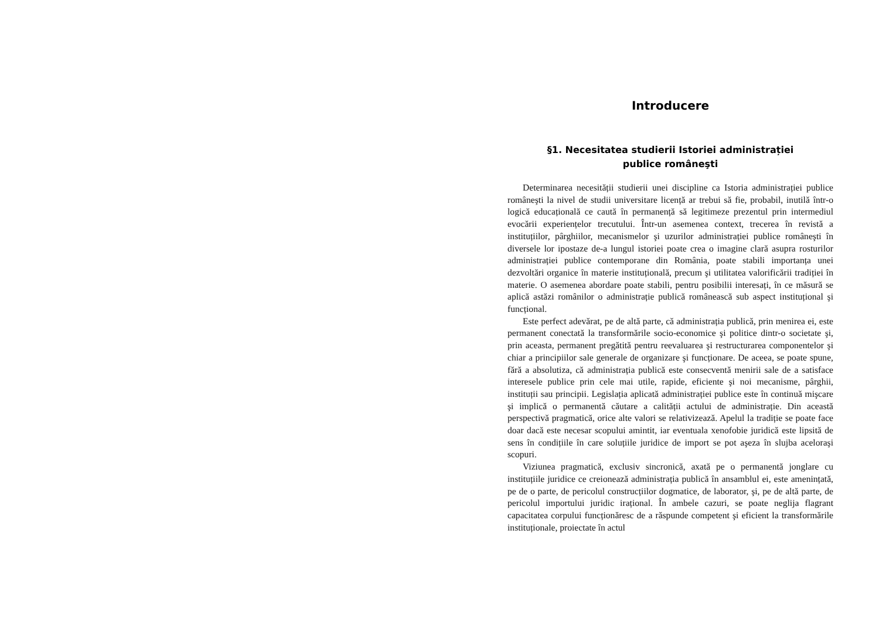Introducere
§1. Necesitatea studierii Istoriei administrației
publice româneşti
Determinarea necesității studierii unei discipline ca Istoria administrației publice româneşti la nivel de studii universitare licență ar trebui să fie, probabil, inutilă într-o logică educațională ce caută în permanență să legitimeze prezentul prin intermediul evocării experiențelor trecutului. Într-un asemenea context, trecerea în revistă a instituțiilor, pârghiilor, mecanismelor şi uzurilor administrației publice româneşti în diversele lor ipostaze de-a lungul istoriei poate crea o imagine clară asupra rosturilor administrației publice contemporane din România, poate stabili importanța unei dezvoltări organice în materie instituțională, precum şi utilitatea valorificării tradiției în materie. O asemenea abordare poate stabili, pentru posibilii interesați, în ce măsură se aplică astăzi românilor o administrație publică românească sub aspect instituțional şi funcțional.
Este perfect adevărat, pe de altă parte, că administrația publică, prin menirea ei, este permanent conectată la transformările socio-economice şi politice dintr-o societate şi, prin aceasta, permanent pregătită pentru reevaluarea şi restructurarea componentelor şi chiar a principiilor sale generale de organizare şi funcționare. De aceea, se poate spune, fără a absolutiza, că administrația publică este consecventă menirii sale de a satisface interesele publice prin cele mai utile, rapide, eficiente şi noi mecanisme, pârghii, instituții sau principii. Legislația aplicată administrației publice este în continuă mişcare şi implică o permanentă căutare a calității actului de administrație. Din această perspectivă pragmatică, orice alte valori se relativizează. Apelul la tradiție se poate face doar dacă este necesar scopului amintit, iar eventuala xenofobie juridică este lipsită de sens în condițiile în care soluțiile juridice de import se pot aşeza în slujba aceloraşi scopuri.
Viziunea pragmatică, exclusiv sincronică, axată pe o permanentă jonglare cu instituțiile juridice ce creionează administrația publică în ansamblul ei, este amenințată, pe de o parte, de pericolul construcțiilor dogmatice, de laborator, şi, pe de altă parte, de pericolul importului juridic irațional. În ambele cazuri, se poate neglija flagrant capacitatea corpului funcționăresc de a răspunde competent şi eficient la transformările instituționale, proiectate în actul